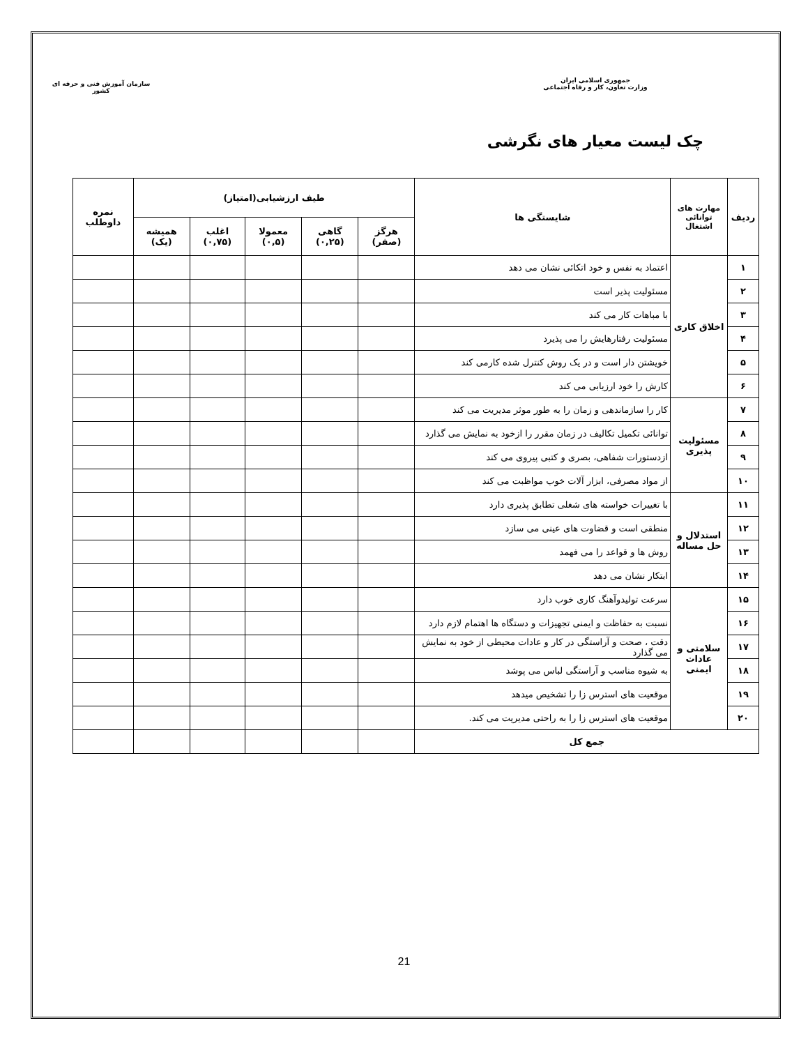جمهوری اسلامی ایران
وزارت تعاون، کار و رفاه اجتماعی
سازمان آموزش فنی و حرفه ای کشور
چک لیست معیار های نگرشی
| ردیف | مهارت های توانائی اشتغال | شایستگی ها | طیف ارزشیابی(امتیاز) | | | | | نمره داوطلب |
| --- | --- | --- | --- | --- | --- | --- | --- | --- |
| | | | هرگز (صفر) | گاهی (۰,۲۵) | معمولا (۰,۵) | اغلب (۰,۷۵) | همیشه (یک) | |
| ۱ | اخلاق کاری | اعتماد به نفس و خود اتکائی نشان می دهد | | | | | | |
| ۲ | | مسئولیت پذیر است | | | | | | |
| ۳ | | با مباهات کار می کند | | | | | | |
| ۴ | | مسئولیت رفتارهایش را می پذیرد | | | | | | |
| ۵ | | خویشتن دار است و در یک روش کنترل شده کارمی کند | | | | | | |
| ۶ | | کارش را خود ارزیابی می کند | | | | | | |
| ۷ | مسئولیت پذیری | کار را سازماندهی و زمان را به طور موثر مدیریت می کند | | | | | | |
| ۸ | | توانائی تکمیل تکالیف در زمان مقرر را ازخود به نمایش می گذارد | | | | | | |
| ۹ | | ازدستورات شفاهی، بصری و کتبی پیروی می کند | | | | | | |
| ۱۰ | | از مواد مصرفی، ابزار آلات خوب مواظبت می کند | | | | | | |
| ۱۱ | استدلال و حل مساله | با تغییرات خواسته های شغلی تطابق پذیری دارد | | | | | | |
| ۱۲ | | منطقی است و قضاوت های عینی می سازد | | | | | | |
| ۱۳ | | روش ها و قواعد را می فهمد | | | | | | |
| ۱۴ | | ابتکار نشان می دهد | | | | | | |
| ۱۵ | سلامتی و عادات ایمنی | سرعت تولیدوآهنگ کاری خوب دارد | | | | | | |
| ۱۶ | | نسبت به حفاظت و ایمنی تجهیزات و دستگاه ها اهتمام لازم دارد | | | | | | |
| ۱۷ | | دقت ، صحت و آراستگی در کار و عادات محیطی از خود به نمایش می گذارد | | | | | | |
| ۱۸ | | به شیوه مناسب و آراستگی لباس می پوشد | | | | | | |
| ۱۹ | | موقعیت های استرس زا را تشخیص میدهد | | | | | | |
| ۲۰ | | موقعیت های استرس زا را به راحتی مدیریت می کند. | | | | | | |
| جمع کل | | | | | | | | |
21